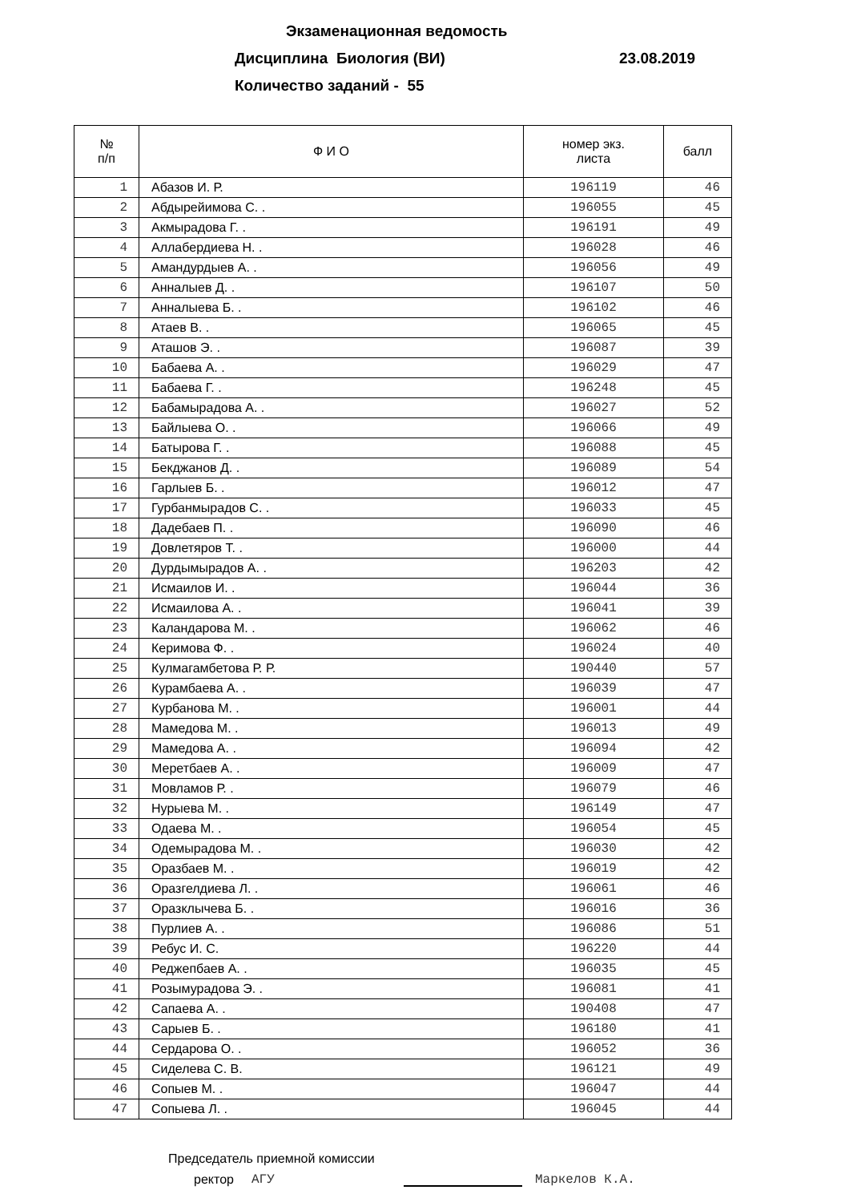Экзаменационная ведомость
Дисциплина Биология (ВИ) 23.08.2019
Количество заданий - 55
| № п/п | Ф И О | номер экз. листа | балл |
| --- | --- | --- | --- |
| 1 | Абазов И. Р. | 196119 | 46 |
| 2 | Абдырейимова С. . | 196055 | 45 |
| 3 | Акмырадова Г. . | 196191 | 49 |
| 4 | Аллабердиева Н. . | 196028 | 46 |
| 5 | Амандурдыев А. . | 196056 | 49 |
| 6 | Анналыев Д. . | 196107 | 50 |
| 7 | Анналыева Б. . | 196102 | 46 |
| 8 | Атаев В. . | 196065 | 45 |
| 9 | Аташов Э. . | 196087 | 39 |
| 10 | Бабаева А. . | 196029 | 47 |
| 11 | Бабаева Г. . | 196248 | 45 |
| 12 | Бабамырадова А. . | 196027 | 52 |
| 13 | Байлыева О. . | 196066 | 49 |
| 14 | Батырова Г. . | 196088 | 45 |
| 15 | Бекджанов Д. . | 196089 | 54 |
| 16 | Гарлыев Б. . | 196012 | 47 |
| 17 | Гурбанмырадов С. . | 196033 | 45 |
| 18 | Дадебаев П. . | 196090 | 46 |
| 19 | Довлетяров Т. . | 196000 | 44 |
| 20 | Дурдымырадов А. . | 196203 | 42 |
| 21 | Исмаилов И. . | 196044 | 36 |
| 22 | Исмаилова А. . | 196041 | 39 |
| 23 | Каландарова М. . | 196062 | 46 |
| 24 | Керимова Ф. . | 196024 | 40 |
| 25 | Кулмагамбетова Р. Р. | 190440 | 57 |
| 26 | Курамбаева А. . | 196039 | 47 |
| 27 | Курбанова М. . | 196001 | 44 |
| 28 | Мамедова М. . | 196013 | 49 |
| 29 | Мамедова А. . | 196094 | 42 |
| 30 | Меретбаев А. . | 196009 | 47 |
| 31 | Мовламов Р. . | 196079 | 46 |
| 32 | Нурыева М. . | 196149 | 47 |
| 33 | Одаева М. . | 196054 | 45 |
| 34 | Одемырадова М. . | 196030 | 42 |
| 35 | Оразбаев М. . | 196019 | 42 |
| 36 | Оразгелдиева Л. . | 196061 | 46 |
| 37 | Оразклычева Б. . | 196016 | 36 |
| 38 | Пурлиев А. . | 196086 | 51 |
| 39 | Ребус И. С. | 196220 | 44 |
| 40 | Реджепбаев А. . | 196035 | 45 |
| 41 | Розымурадова Э. . | 196081 | 41 |
| 42 | Сапаева А. . | 190408 | 47 |
| 43 | Сарыев Б. . | 196180 | 41 |
| 44 | Сердарова О. . | 196052 | 36 |
| 45 | Сиделева С. В. | 196121 | 49 |
| 46 | Сопыев М. . | 196047 | 44 |
| 47 | Сопыева Л. . | 196045 | 44 |
Председатель приемной комиссии
ректор АГУ Маркелов К.А.